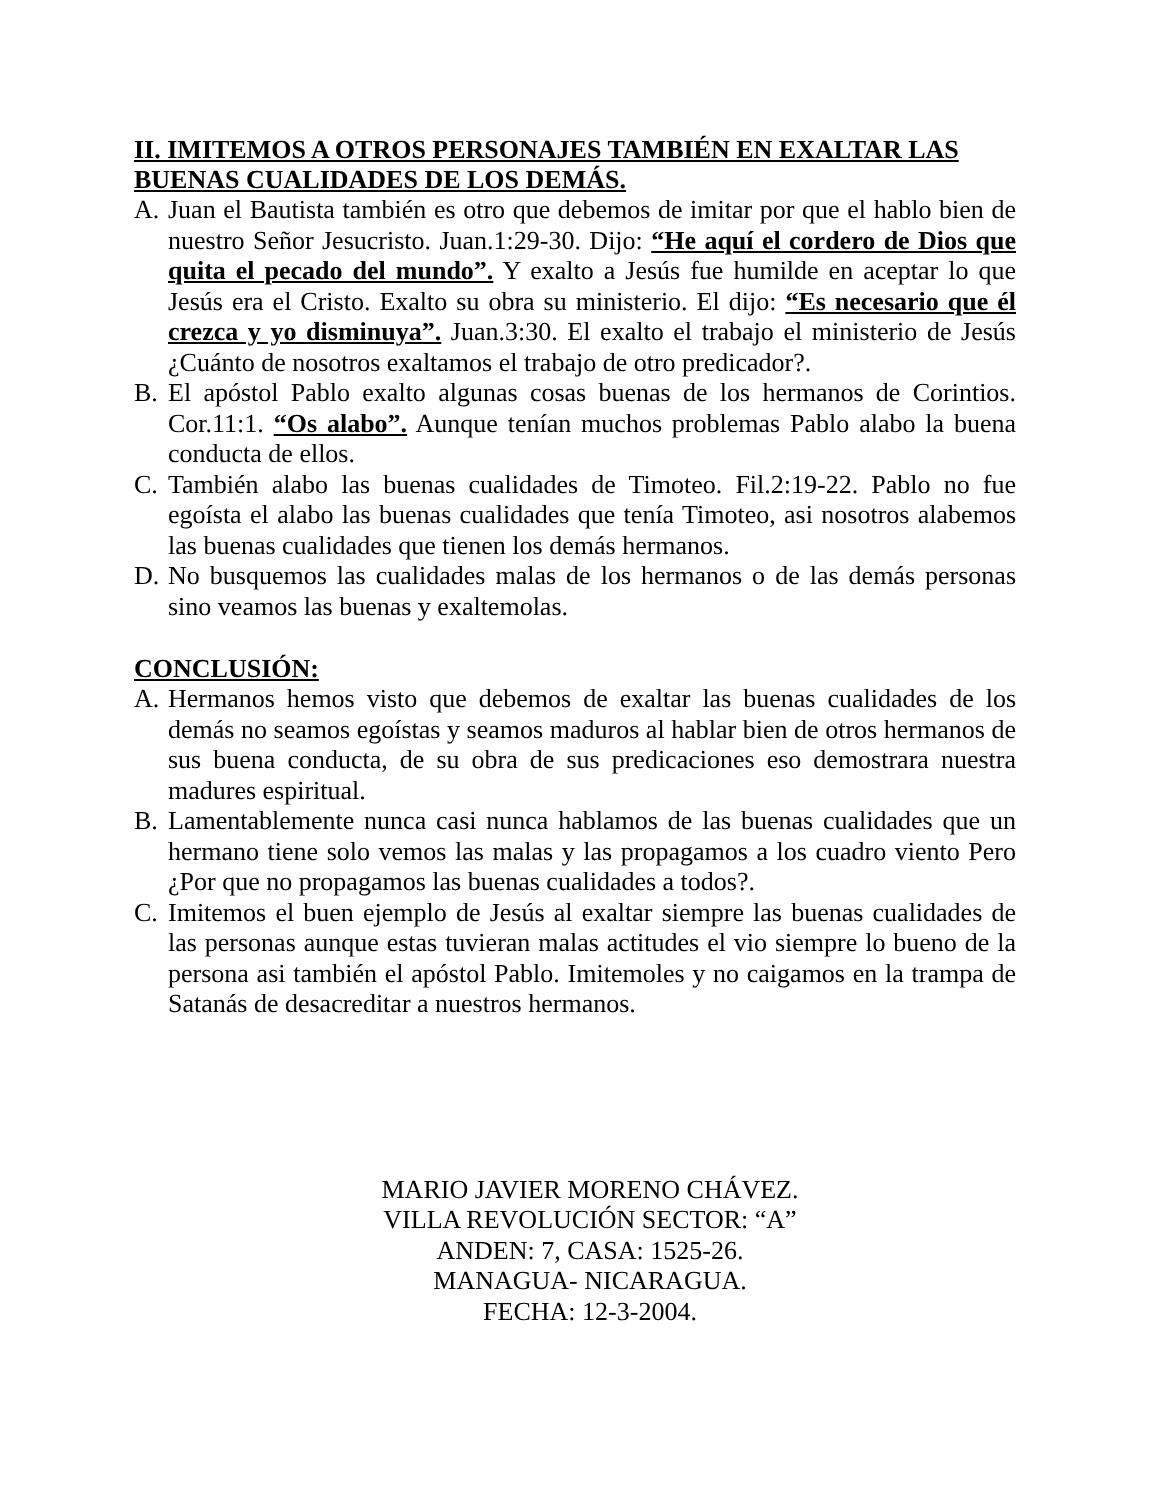II. IMITEMOS A OTROS PERSONAJES TAMBIÉN EN EXALTAR LAS BUENAS CUALIDADES DE LOS DEMÁS.
A. Juan el Bautista también es otro que debemos de imitar por que el hablo bien de nuestro Señor Jesucristo. Juan.1:29-30. Dijo: “He aquí el cordero de Dios que quita el pecado del mundo”. Y exalto a Jesús fue humilde en aceptar lo que Jesús era el Cristo. Exalto su obra su ministerio. El dijo: “Es necesario que él crezca y yo disminuya”. Juan.3:30. El exalto el trabajo el ministerio de Jesús ¿Cuánto de nosotros exaltamos el trabajo de otro predicador?.
B. El apóstol Pablo exalto algunas cosas buenas de los hermanos de Corintios. Cor.11:1. “Os alabo”. Aunque tenían muchos problemas Pablo alabo la buena conducta de ellos.
C. También alabo las buenas cualidades de Timoteo. Fil.2:19-22. Pablo no fue egoísta el alabo las buenas cualidades que tenía Timoteo, asi nosotros alabemos las buenas cualidades que tienen los demás hermanos.
D. No busquemos las cualidades malas de los hermanos o de las demás personas sino veamos las buenas y exaltemolas.
CONCLUSIÓN:
A. Hermanos hemos visto que debemos de exaltar las buenas cualidades de los demás no seamos egoístas y seamos maduros al hablar bien de otros hermanos de sus buena conducta, de su obra de sus predicaciones eso demostrara nuestra madures espiritual.
B. Lamentablemente nunca casi nunca hablamos de las buenas cualidades que un hermano tiene solo vemos las malas y las propagamos a los cuadro viento Pero ¿Por que no propagamos las buenas cualidades a todos?.
C. Imitemos el buen ejemplo de Jesús al exaltar siempre las buenas cualidades de las personas aunque estas tuvieran malas actitudes el vio siempre lo bueno de la persona asi también el apóstol Pablo. Imitemoles y no caigamos en la trampa de Satanás de desacreditar a nuestros hermanos.
MARIO JAVIER MORENO CHÁVEZ.
VILLA REVOLUCIÓN SECTOR: “A”
ANDEN: 7, CASA: 1525-26.
MANAGUA- NICARAGUA.
FECHA: 12-3-2004.